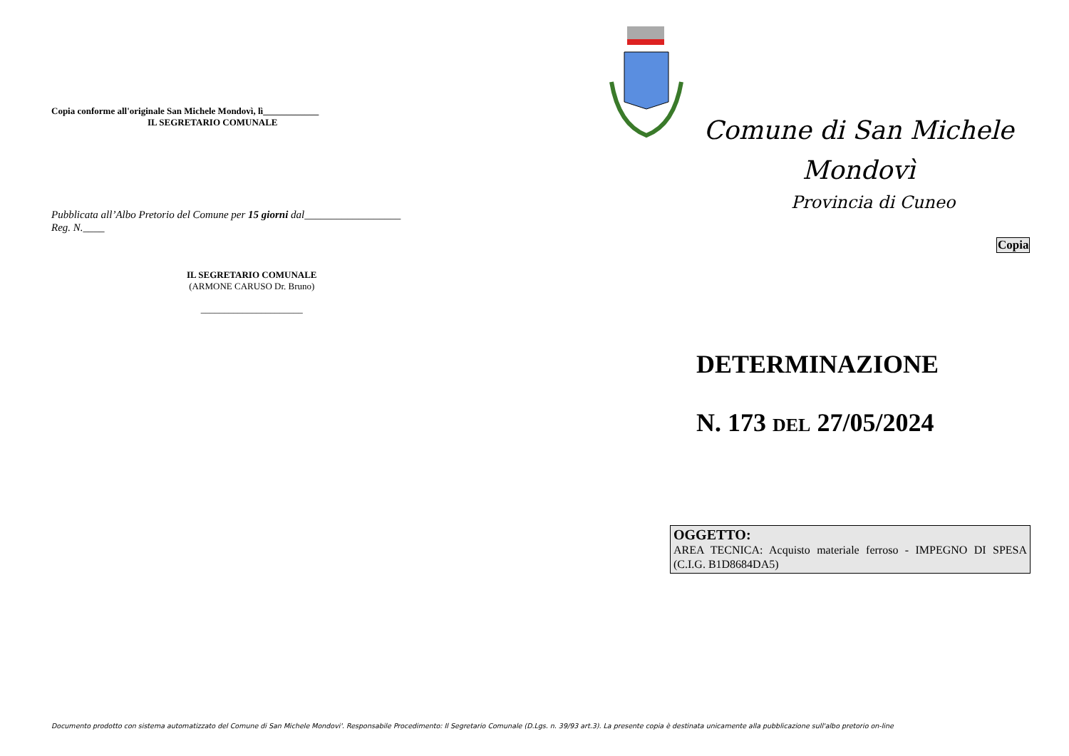Copia conforme all'originale San Michele Mondovì, lì____________
IL SEGRETARIO COMUNALE
Pubblicata all’Albo Pretorio del Comune per 15 giorni dal__________________
Reg. N.____
IL SEGRETARIO COMUNALE
(ARMONE CARUSO Dr. Bruno)
______________________
Comune di San Michele Mondovì
Provincia di Cuneo
Copia
DETERMINAZIONE
N. 173 DEL 27/05/2024
OGGETTO:
AREA TECNICA: Acquisto materiale ferroso - IMPEGNO DI SPESA (C.I.G. B1D8684DA5)
Documento prodotto con sistema automatizzato del Comune di San Michele Mondovi'. Responsabile Procedimento: Il Segretario Comunale (D.Lgs. n. 39/93 art.3). La presente copia è destinata unicamente alla pubblicazione sull'albo pretorio on-line